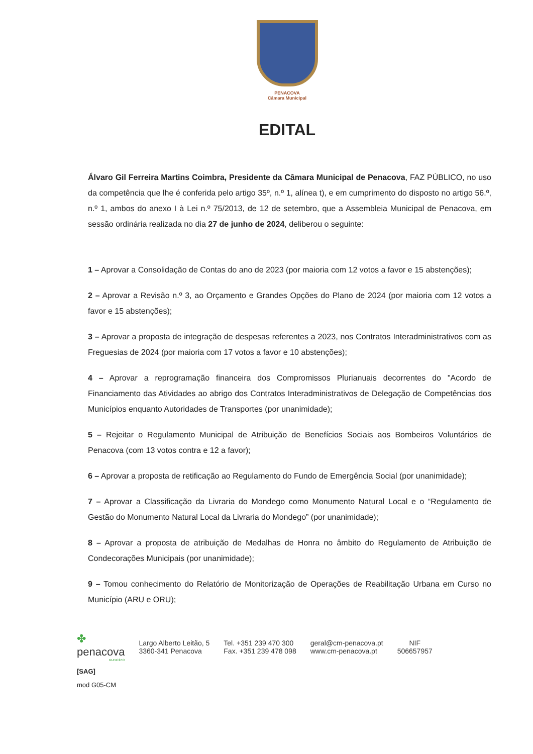PENACOVA
Câmara Municipal
EDITAL
Álvaro Gil Ferreira Martins Coimbra, Presidente da Câmara Municipal de Penacova, FAZ PÚBLICO, no uso da competência que lhe é conferida pelo artigo 35º, n.º 1, alínea t), e em cumprimento do disposto no artigo 56.º, n.º 1, ambos do anexo I à Lei n.º 75/2013, de 12 de setembro, que a Assembleia Municipal de Penacova, em sessão ordinária realizada no dia 27 de junho de 2024, deliberou o seguinte:
1 – Aprovar a Consolidação de Contas do ano de 2023 (por maioria com 12 votos a favor e 15 abstenções);
2 – Aprovar a Revisão n.º 3, ao Orçamento e Grandes Opções do Plano de 2024 (por maioria com 12 votos a favor e 15 abstenções);
3 – Aprovar a proposta de integração de despesas referentes a 2023, nos Contratos Interadministrativos com as Freguesias de 2024 (por maioria com 17 votos a favor e 10 abstenções);
4 – Aprovar a reprogramação financeira dos Compromissos Plurianuais decorrentes do "Acordo de Financiamento das Atividades ao abrigo dos Contratos Interadministrativos de Delegação de Competências dos Municípios enquanto Autoridades de Transportes (por unanimidade);
5 – Rejeitar o Regulamento Municipal de Atribuição de Benefícios Sociais aos Bombeiros Voluntários de Penacova (com 13 votos contra e 12 a favor);
6 – Aprovar a proposta de retificação ao Regulamento do Fundo de Emergência Social (por unanimidade);
7 – Aprovar a Classificação da Livraria do Mondego como Monumento Natural Local e o “Regulamento de Gestão do Monumento Natural Local da Livraria do Mondego” (por unanimidade);
8 – Aprovar a proposta de atribuição de Medalhas de Honra no âmbito do Regulamento de Atribuição de Condecorações Municipais (por unanimidade);
9 – Tomou conhecimento do Relatório de Monitorização de Operações de Reabilitação Urbana em Curso no Município (ARU e ORU);
✤
penacova
MUNICÍPIO
Largo Alberto Leitão, 5
3360-341 Penacova
Tel. +351 239 470 300
Fax. +351 239 478 098
geral@cm-penacova.pt
www.cm-penacova.pt
NIF
506657957
[SAG]
mod G05-CM